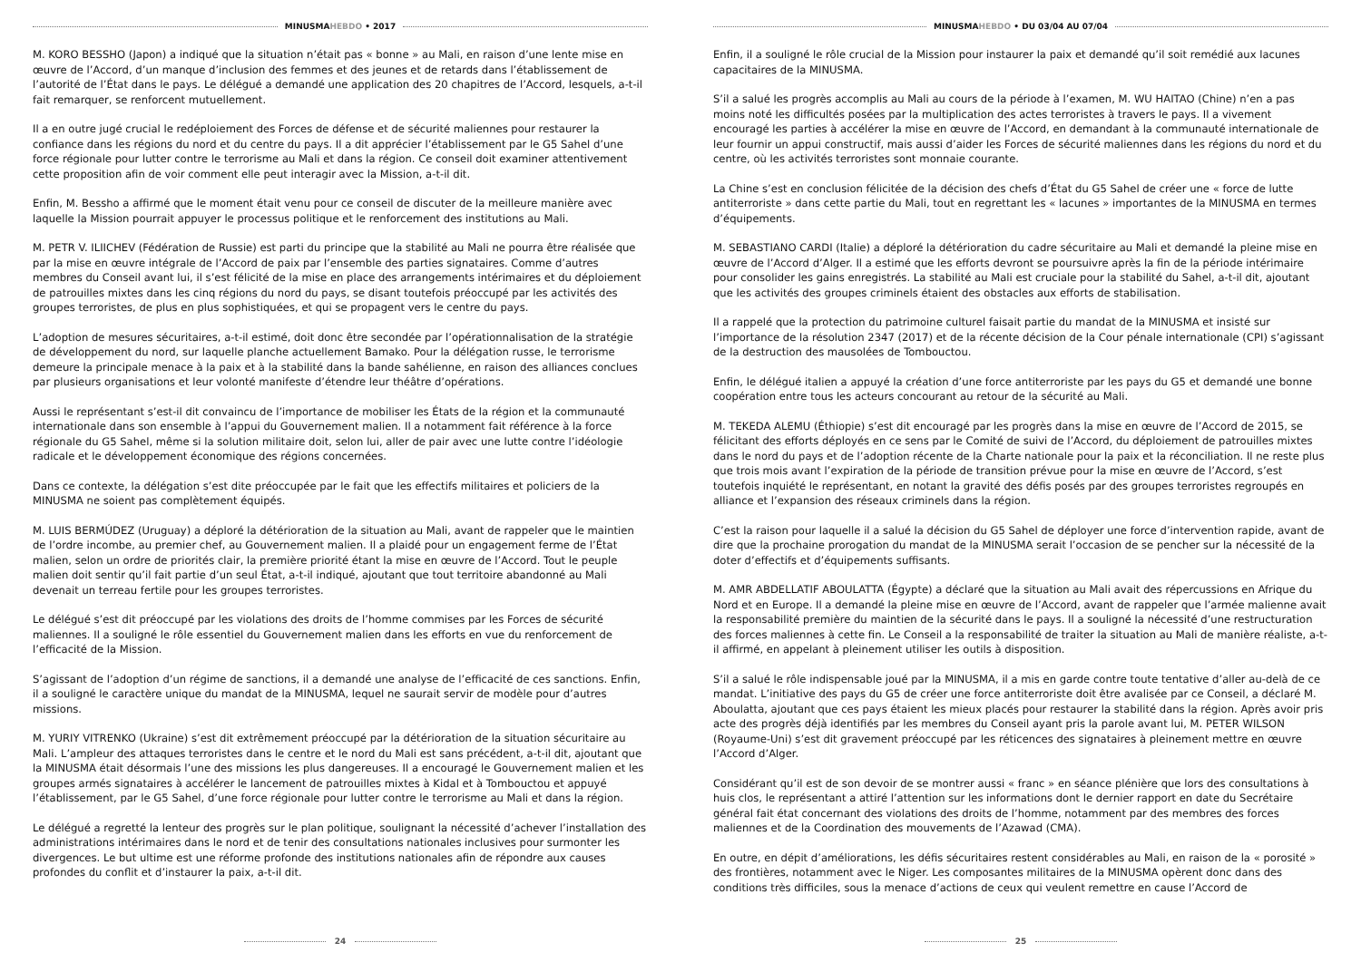MINUSMAHEBDO • 2017
M. KORO BESSHO (Japon) a indiqué que la situation n’était pas « bonne » au Mali, en raison d’une lente mise en œuvre de l’Accord, d’un manque d’inclusion des femmes et des jeunes et de retards dans l’établissement de l’autorité de l’État dans le pays. Le délégué a demandé une application des 20 chapitres de l’Accord, lesquels, a-t-il fait remarquer, se renforcent mutuellement.
Il a en outre jugé crucial le redéploiement des Forces de défense et de sécurité maliennes pour restaurer la confiance dans les régions du nord et du centre du pays. Il a dit apprécier l’établissement par le G5 Sahel d’une force régionale pour lutter contre le terrorisme au Mali et dans la région. Ce conseil doit examiner attentivement cette proposition afin de voir comment elle peut interagir avec la Mission, a-t-il dit.
Enfin, M. Bessho a affirmé que le moment était venu pour ce conseil de discuter de la meilleure manière avec laquelle la Mission pourrait appuyer le processus politique et le renforcement des institutions au Mali.
M. PETR V. ILIICHEV (Fédération de Russie) est parti du principe que la stabilité au Mali ne pourra être réalisée que par la mise en œuvre intégrale de l’Accord de paix par l’ensemble des parties signataires. Comme d’autres membres du Conseil avant lui, il s’est félicité de la mise en place des arrangements intérimaires et du déploiement de patrouilles mixtes dans les cinq régions du nord du pays, se disant toutefois préoccupé par les activités des groupes terroristes, de plus en plus sophistiquées, et qui se propagent vers le centre du pays.
L’adoption de mesures sécuritaires, a-t-il estimé, doit donc être secondée par l’opérationnalisation de la stratégie de développement du nord, sur laquelle planche actuellement Bamako. Pour la délégation russe, le terrorisme demeure la principale menace à la paix et à la stabilité dans la bande sahélienne, en raison des alliances conclues par plusieurs organisations et leur volonté manifeste d’étendre leur théâtre d’opérations.
Aussi le représentant s’est-il dit convaincu de l’importance de mobiliser les États de la région et la communauté internationale dans son ensemble à l’appui du Gouvernement malien. Il a notamment fait référence à la force régionale du G5 Sahel, même si la solution militaire doit, selon lui, aller de pair avec une lutte contre l’idéologie radicale et le développement économique des régions concernées.
Dans ce contexte, la délégation s’est dite préoccupée par le fait que les effectifs militaires et policiers de la MINUSMA ne soient pas complètement équipés.
M. LUIS BERMÚDEZ (Uruguay) a déploré la détérioration de la situation au Mali, avant de rappeler que le maintien de l’ordre incombe, au premier chef, au Gouvernement malien. Il a plaidé pour un engagement ferme de l’État malien, selon un ordre de priorités clair, la première priorité étant la mise en œuvre de l’Accord. Tout le peuple malien doit sentir qu’il fait partie d’un seul État, a-t-il indiqué, ajoutant que tout territoire abandonné au Mali devenait un terreau fertile pour les groupes terroristes.
Le délégué s’est dit préoccupé par les violations des droits de l’homme commises par les Forces de sécurité maliennes. Il a souligné le rôle essentiel du Gouvernement malien dans les efforts en vue du renforcement de l’efficacité de la Mission.
S’agissant de l’adoption d’un régime de sanctions, il a demandé une analyse de l’efficacité de ces sanctions. Enfin, il a souligné le caractère unique du mandat de la MINUSMA, lequel ne saurait servir de modèle pour d’autres missions.
M. YURIY VITRENKO (Ukraine) s’est dit extrêmement préoccupé par la détérioration de la situation sécuritaire au Mali. L’ampleur des attaques terroristes dans le centre et le nord du Mali est sans précédent, a-t-il dit, ajoutant que la MINUSMA était désormais l’une des missions les plus dangereuses. Il a encouragé le Gouvernement malien et les groupes armés signataires à accélérer le lancement de patrouilles mixtes à Kidal et à Tombouctou et appuyé l’établissement, par le G5 Sahel, d’une force régionale pour lutter contre le terrorisme au Mali et dans la région.
Le délégué a regretté la lenteur des progrès sur le plan politique, soulignant la nécessité d’achever l’installation des administrations intérimaires dans le nord et de tenir des consultations nationales inclusives pour surmonter les divergences. Le but ultime est une réforme profonde des institutions nationales afin de répondre aux causes profondes du conflit et d’instaurer la paix, a-t-il dit.
24
MINUSMAHEBDO • DU 03/04 AU 07/04
Enfin, il a souligné le rôle crucial de la Mission pour instaurer la paix et demandé qu’il soit remédié aux lacunes capacitaires de la MINUSMA.
S’il a salué les progrès accomplis au Mali au cours de la période à l’examen, M. WU HAITAO (Chine) n’en a pas moins noté les difficultés posées par la multiplication des actes terroristes à travers le pays. Il a vivement encouragé les parties à accélérer la mise en œuvre de l’Accord, en demandant à la communauté internationale de leur fournir un appui constructif, mais aussi d’aider les Forces de sécurité maliennes dans les régions du nord et du centre, où les activités terroristes sont monnaie courante.
La Chine s’est en conclusion félicitée de la décision des chefs d’État du G5 Sahel de créer une « force de lutte antiterroriste » dans cette partie du Mali, tout en regrettant les « lacunes » importantes de la MINUSMA en termes d’équipements.
M. SEBASTIANO CARDI (Italie) a déploré la détérioration du cadre sécuritaire au Mali et demandé la pleine mise en œuvre de l’Accord d’Alger. Il a estimé que les efforts devront se poursuivre après la fin de la période intérimaire pour consolider les gains enregistrés. La stabilité au Mali est cruciale pour la stabilité du Sahel, a-t-il dit, ajoutant que les activités des groupes criminels étaient des obstacles aux efforts de stabilisation.
Il a rappelé que la protection du patrimoine culturel faisait partie du mandat de la MINUSMA et insisté sur l’importance de la résolution 2347 (2017) et de la récente décision de la Cour pénale internationale (CPI) s’agissant de la destruction des mausolées de Tombouctou.
Enfin, le délégué italien a appuyé la création d’une force antiterroriste par les pays du G5 et demandé une bonne coopération entre tous les acteurs concourant au retour de la sécurité au Mali.
M. TEKEDA ALEMU (Éthiopie) s’est dit encouragé par les progrès dans la mise en œuvre de l’Accord de 2015, se félicitant des efforts déployés en ce sens par le Comité de suivi de l’Accord, du déploiement de patrouilles mixtes dans le nord du pays et de l’adoption récente de la Charte nationale pour la paix et la réconciliation. Il ne reste plus que trois mois avant l’expiration de la période de transition prévue pour la mise en œuvre de l’Accord, s’est toutefois inquiété le représentant, en notant la gravité des défis posés par des groupes terroristes regroupés en alliance et l’expansion des réseaux criminels dans la région.
C’est la raison pour laquelle il a salué la décision du G5 Sahel de déployer une force d’intervention rapide, avant de dire que la prochaine prorogation du mandat de la MINUSMA serait l’occasion de se pencher sur la nécessité de la doter d’effectifs et d’équipements suffisants.
M. AMR ABDELLATIF ABOULATTA (Égypte) a déclaré que la situation au Mali avait des répercussions en Afrique du Nord et en Europe. Il a demandé la pleine mise en œuvre de l’Accord, avant de rappeler que l’armée malienne avait la responsabilité première du maintien de la sécurité dans le pays. Il a souligné la nécessité d’une restructuration des forces maliennes à cette fin. Le Conseil a la responsabilité de traiter la situation au Mali de manière réaliste, a-t-il affirmé, en appelant à pleinement utiliser les outils à disposition.
S’il a salué le rôle indispensable joué par la MINUSMA, il a mis en garde contre toute tentative d’aller au-delà de ce mandat. L’initiative des pays du G5 de créer une force antiterroriste doit être avalisée par ce Conseil, a déclaré M. Aboulatta, ajoutant que ces pays étaient les mieux placés pour restaurer la stabilité dans la région. Après avoir pris acte des progrès déjà identifiés par les membres du Conseil ayant pris la parole avant lui, M. PETER WILSON (Royaume-Uni) s’est dit gravement préoccupé par les réticences des signataires à pleinement mettre en œuvre l’Accord d’Alger.
Considérant qu’il est de son devoir de se montrer aussi « franc » en séance plénière que lors des consultations à huis clos, le représentant a attiré l’attention sur les informations dont le dernier rapport en date du Secrétaire général fait état concernant des violations des droits de l’homme, notamment par des membres des forces maliennes et de la Coordination des mouvements de l’Azawad (CMA).
En outre, en dépit d’améliorations, les défis sécuritaires restent considérables au Mali, en raison de la « porosité » des frontières, notamment avec le Niger. Les composantes militaires de la MINUSMA opèrent donc dans des conditions très difficiles, sous la menace d’actions de ceux qui veulent remettre en cause l’Accord de
25